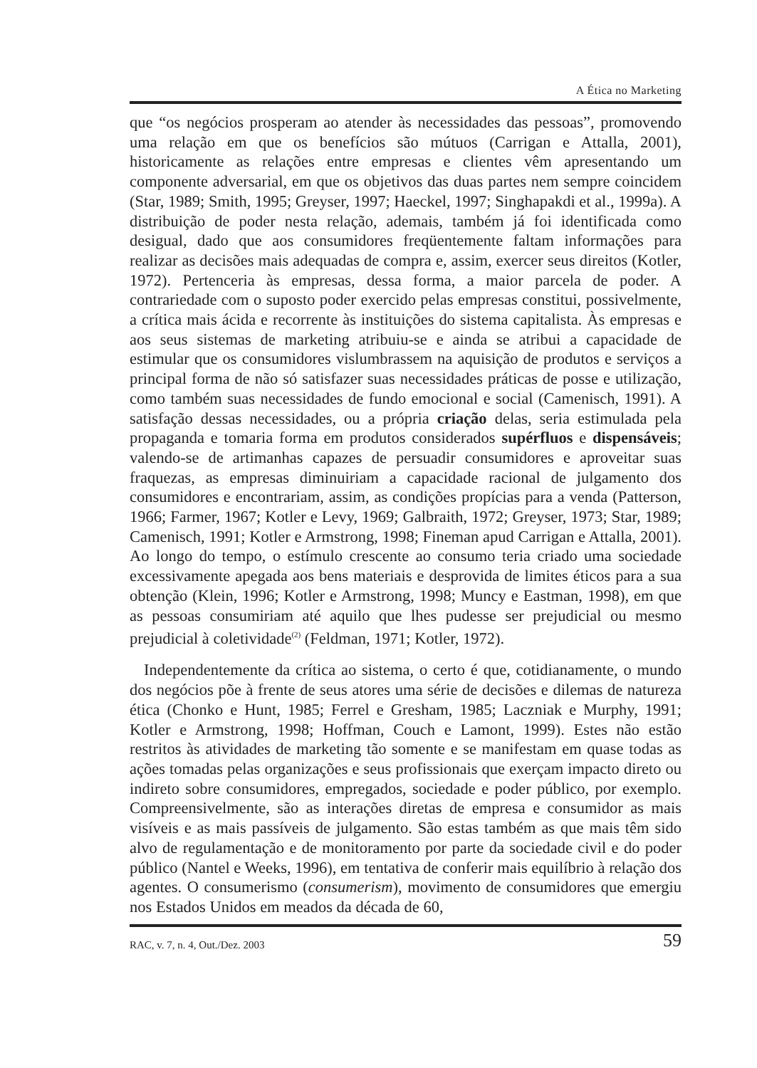A Ética no Marketing
que “os negócios prosperam ao atender às necessidades das pessoas”, promovendo uma relação em que os benefícios são mútuos (Carrigan e Attalla, 2001), historicamente as relações entre empresas e clientes vêm apresentando um componente adversarial, em que os objetivos das duas partes nem sempre coincidem (Star, 1989; Smith, 1995; Greyser, 1997; Haeckel, 1997; Singhapakdi et al., 1999a). A distribuição de poder nesta relação, ademais, também já foi identificada como desigual, dado que aos consumidores freqüentemente faltam informações para realizar as decisões mais adequadas de compra e, assim, exercer seus direitos (Kotler, 1972). Pertenceria às empresas, dessa forma, a maior parcela de poder. A contrariedade com o suposto poder exercido pelas empresas constitui, possivelmente, a crítica mais ácida e recorrente às instituições do sistema capitalista. Às empresas e aos seus sistemas de marketing atribuiu-se e ainda se atribui a capacidade de estimular que os consumidores vislumbrassem na aquisição de produtos e serviços a principal forma de não só satisfazer suas necessidades práticas de posse e utilização, como também suas necessidades de fundo emocional e social (Camenisch, 1991). A satisfação dessas necessidades, ou a própria criação delas, seria estimulada pela propaganda e tomaria forma em produtos considerados supérfluos e dispensáveis; valendo-se de artimanhas capazes de persuadir consumidores e aproveitar suas fraquezas, as empresas diminuiriam a capacidade racional de julgamento dos consumidores e encontrariam, assim, as condições propícias para a venda (Patterson, 1966; Farmer, 1967; Kotler e Levy, 1969; Galbraith, 1972; Greyser, 1973; Star, 1989; Camenisch, 1991; Kotler e Armstrong, 1998; Fineman apud Carrigan e Attalla, 2001). Ao longo do tempo, o estímulo crescente ao consumo teria criado uma sociedade excessivamente apegada aos bens materiais e desprovida de limites éticos para a sua obtenção (Klein, 1996; Kotler e Armstrong, 1998; Muncy e Eastman, 1998), em que as pessoas consumiriam até aquilo que lhes pudesse ser prejudicial ou mesmo prejudicial à coletividade<sup>(2)</sup> (Feldman, 1971; Kotler, 1972).
Independentemente da crítica ao sistema, o certo é que, cotidianamente, o mundo dos negócios põe à frente de seus atores uma série de decisões e dilemas de natureza ética (Chonko e Hunt, 1985; Ferrel e Gresham, 1985; Laczniak e Murphy, 1991; Kotler e Armstrong, 1998; Hoffman, Couch e Lamont, 1999). Estes não estão restritos às atividades de marketing tão somente e se manifestam em quase todas as ações tomadas pelas organizações e seus profissionais que exerçam impacto direto ou indireto sobre consumidores, empregados, sociedade e poder público, por exemplo. Compreensivelmente, são as interações diretas de empresa e consumidor as mais visíveis e as mais passíveis de julgamento. São estas também as que mais têm sido alvo de regulamentação e de monitoramento por parte da sociedade civil e do poder público (Nantel e Weeks, 1996), em tentativa de conferir mais equilíbrio à relação dos agentes. O consumerismo (consumerism), movimento de consumidores que emergiu nos Estados Unidos em meados da década de 60,
RAC, v. 7, n. 4, Out./Dez. 2003 59